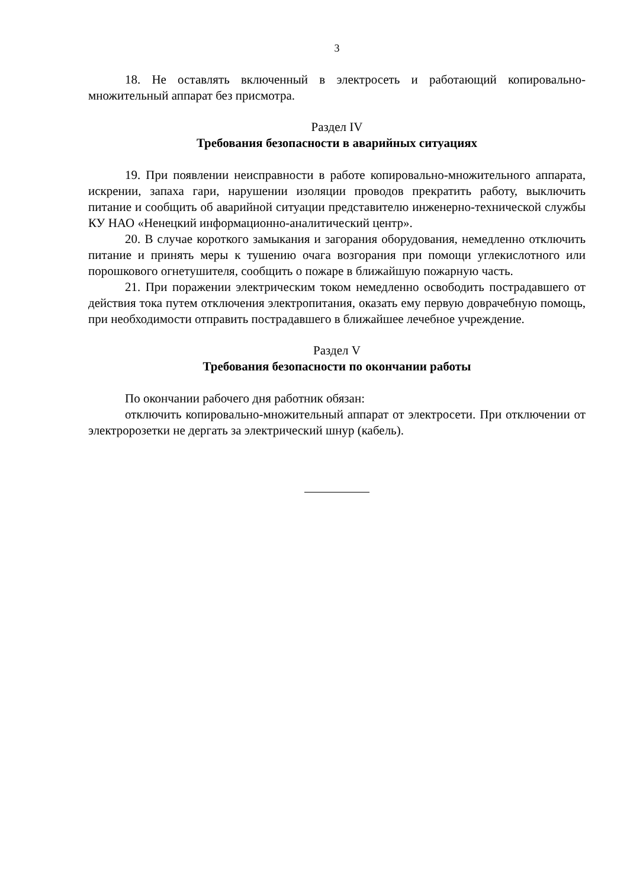3
18. Не оставлять включенный в электросеть и работающий копировально-множительный аппарат без присмотра.
Раздел IV
Требования безопасности в аварийных ситуациях
19. При появлении неисправности в работе копировально-множительного аппарата, искрении, запаха гари, нарушении изоляции проводов прекратить работу, выключить питание и сообщить об аварийной ситуации представителю инженерно-технической службы КУ НАО «Ненецкий информационно-аналитический центр».
20. В случае короткого замыкания и загорания оборудования, немедленно отключить питание и принять меры к тушению очага возгорания при помощи углекислотного или порошкового огнетушителя, сообщить о пожаре в ближайшую пожарную часть.
21. При поражении электрическим током немедленно освободить пострадавшего от действия тока путем отключения электропитания, оказать ему первую доврачебную помощь, при необходимости отправить пострадавшего в ближайшее лечебное учреждение.
Раздел V
Требования безопасности по окончании работы
По окончании рабочего дня работник обязан:
отключить копировально-множительный аппарат от электросети. При отключении от электророзетки не дергать за электрический шнур (кабель).